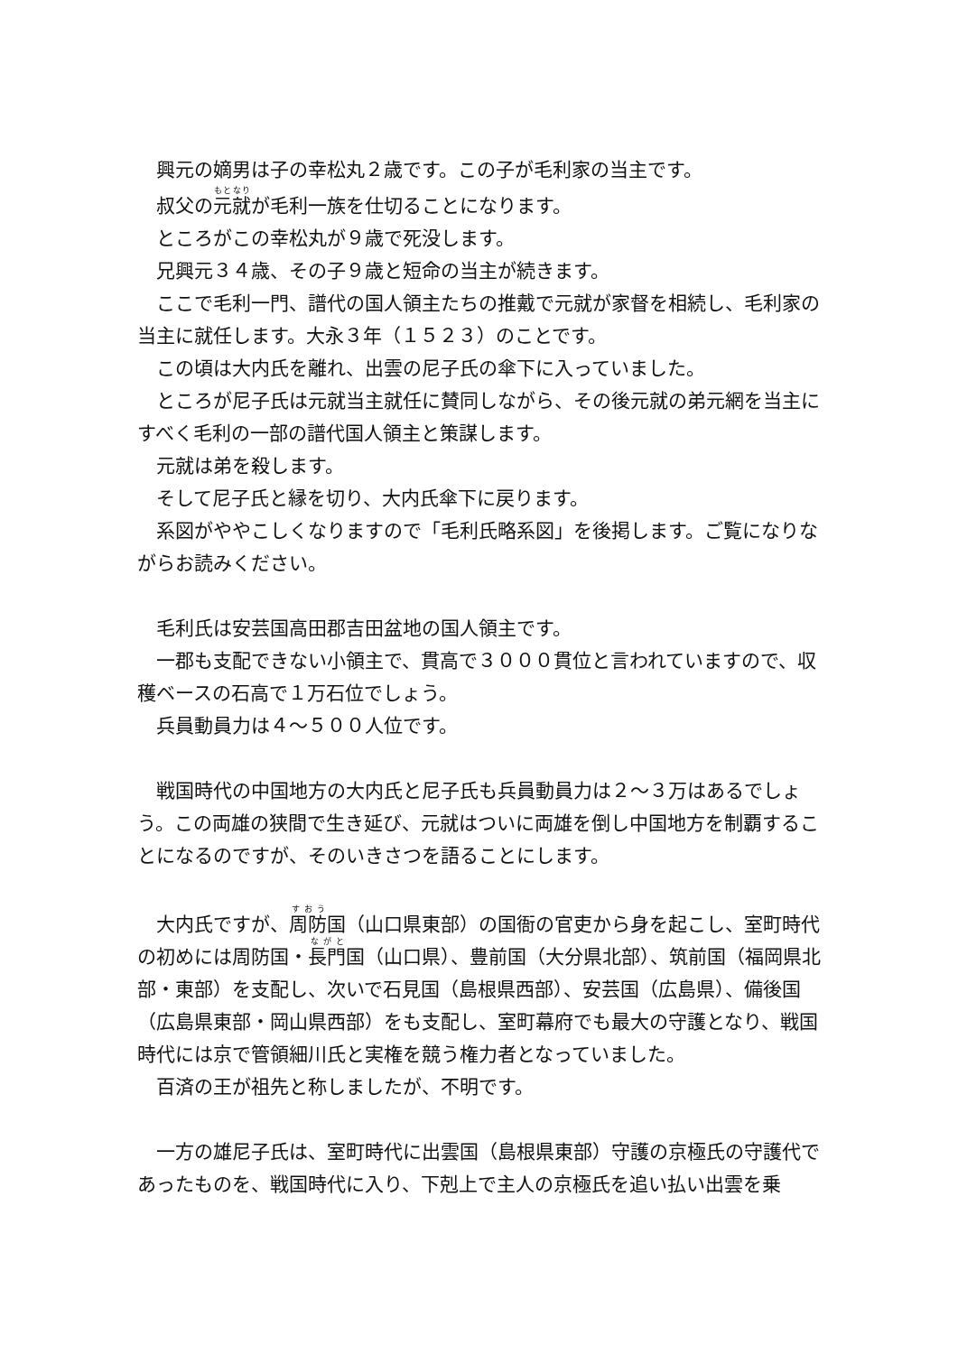興元の嫡男は子の幸松丸２歳です。この子が毛利家の当主です。
叔父の元就が毛利一族を仕切ることになります。
ところがこの幸松丸が９歳で死没します。
兄興元３４歳、その子９歳と短命の当主が続きます。
ここで毛利一門、譜代の国人領主たちの推戴で元就が家督を相続し、毛利家の当主に就任します。大永３年（１５２３）のことです。
この頃は大内氏を離れ、出雲の尼子氏の傘下に入っていました。
ところが尼子氏は元就当主就任に賛同しながら、その後元就の弟元網を当主にすべく毛利の一部の譜代国人領主と策謀します。
元就は弟を殺します。
そして尼子氏と縁を切り、大内氏傘下に戻ります。
系図がややこしくなりますので「毛利氏略系図」を後掲します。ご覧になりながらお読みください。
毛利氏は安芸国高田郡吉田盆地の国人領主です。
一郡も支配できない小領主で、貫高で３０００貫位と言われていますので、収穫ベースの石高で１万石位でしょう。
兵員動員力は４～５００人位です。
戦国時代の中国地方の大内氏と尼子氏も兵員動員力は２～３万はあるでしょう。この両雄の狭間で生き延び、元就はついに両雄を倒し中国地方を制覇することになるのですが、そのいきさつを語ることにします。
大内氏ですが、周防国（山口県東部）の国衙の官吏から身を起こし、室町時代の初めには周防国・長門国（山口県）、豊前国（大分県北部）、筑前国（福岡県北部・東部）を支配し、次いで石見国（島根県西部）、安芸国（広島県）、備後国（広島県東部・岡山県西部）をも支配し、室町幕府でも最大の守護となり、戦国時代には京で管領細川氏と実権を競う権力者となっていました。
百済の王が祖先と称しましたが、不明です。
一方の雄尼子氏は、室町時代に出雲国（島根県東部）守護の京極氏の守護代であったものを、戦国時代に入り、下剋上で主人の京極氏を追い払い出雲を乗